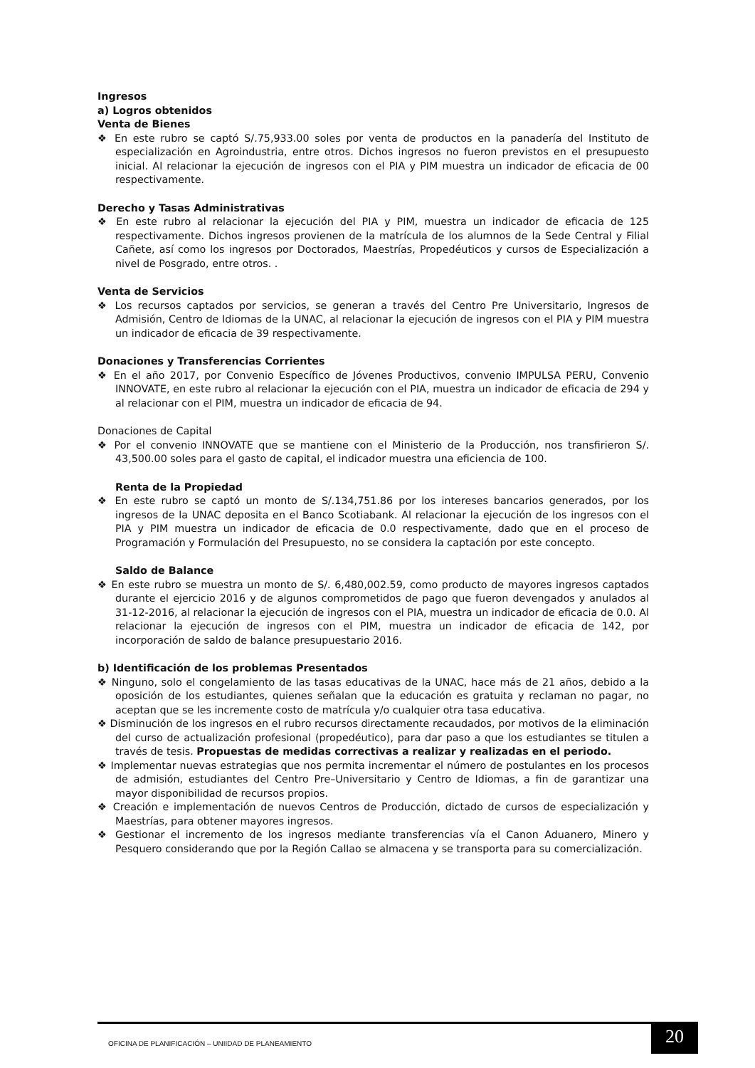Ingresos
a) Logros obtenidos
Venta de Bienes
❖ En este rubro se captó S/.75,933.00 soles por venta de productos en la panadería del Instituto de especialización en Agroindustria, entre otros. Dichos ingresos no fueron previstos en el presupuesto inicial. Al relacionar la ejecución de ingresos con el PIA y PIM muestra un indicador de eficacia de 00 respectivamente.
Derecho y Tasas Administrativas
❖ En este rubro al relacionar la ejecución del PIA y PIM, muestra un indicador de eficacia de 125 respectivamente. Dichos ingresos provienen de la matrícula de los alumnos de la Sede Central y Filial Cañete, así como los ingresos por Doctorados, Maestrías, Propedéuticos y cursos de Especialización a nivel de Posgrado, entre otros. .
Venta de Servicios
❖ Los recursos captados por servicios, se generan a través del Centro Pre Universitario, Ingresos de Admisión, Centro de Idiomas de la UNAC, al relacionar la ejecución de ingresos con el PIA y PIM muestra un indicador de eficacia de 39 respectivamente.
Donaciones y Transferencias Corrientes
❖ En el año 2017, por Convenio Específico de Jóvenes Productivos, convenio IMPULSA PERU, Convenio INNOVATE, en este rubro al relacionar la ejecución con el PIA, muestra un indicador de eficacia de 294 y al relacionar con el PIM, muestra un indicador de eficacia de 94.
Donaciones de Capital
❖ Por el convenio INNOVATE que se mantiene con el Ministerio de la Producción, nos transfirieron S/. 43,500.00 soles para el gasto de capital, el indicador muestra una eficiencia de 100.
Renta de la Propiedad
❖ En este rubro se captó un monto de S/.134,751.86 por los intereses bancarios generados, por los ingresos de la UNAC deposita en el Banco Scotiabank. Al relacionar la ejecución de los ingresos con el PIA y PIM muestra un indicador de eficacia de 0.0 respectivamente, dado que en el proceso de Programación y Formulación del Presupuesto, no se considera la captación por este concepto.
Saldo de Balance
❖ En este rubro se muestra un monto de S/. 6,480,002.59, como producto de mayores ingresos captados durante el ejercicio 2016 y de algunos comprometidos de pago que fueron devengados y anulados al 31-12-2016, al relacionar la ejecución de ingresos con el PIA, muestra un indicador de eficacia de 0.0. Al relacionar la ejecución de ingresos con el PIM, muestra un indicador de eficacia de 142, por incorporación de saldo de balance presupuestario 2016.
b) Identificación de los problemas Presentados
❖ Ninguno, solo el congelamiento de las tasas educativas de la UNAC, hace más de 21 años, debido a la oposición de los estudiantes, quienes señalan que la educación es gratuita y reclaman no pagar, no aceptan que se les incremente costo de matrícula y/o cualquier otra tasa educativa.
❖ Disminución de los ingresos en el rubro recursos directamente recaudados, por motivos de la eliminación del curso de actualización profesional (propedéutico), para dar paso a que los estudiantes se titulen a través de tesis. Propuestas de medidas correctivas a realizar y realizadas en el periodo.
❖ Implementar nuevas estrategias que nos permita incrementar el número de postulantes en los procesos de admisión, estudiantes del Centro Pre–Universitario y Centro de Idiomas, a fin de garantizar una mayor disponibilidad de recursos propios.
❖ Creación e implementación de nuevos Centros de Producción, dictado de cursos de especialización y Maestrías, para obtener mayores ingresos.
❖ Gestionar el incremento de los ingresos mediante transferencias vía el Canon Aduanero, Minero y Pesquero considerando que por la Región Callao se almacena y se transporta para su comercialización.
OFICINA DE PLANIFICACIÓN – UNIIDAD DE PLANEAMIENTO
20